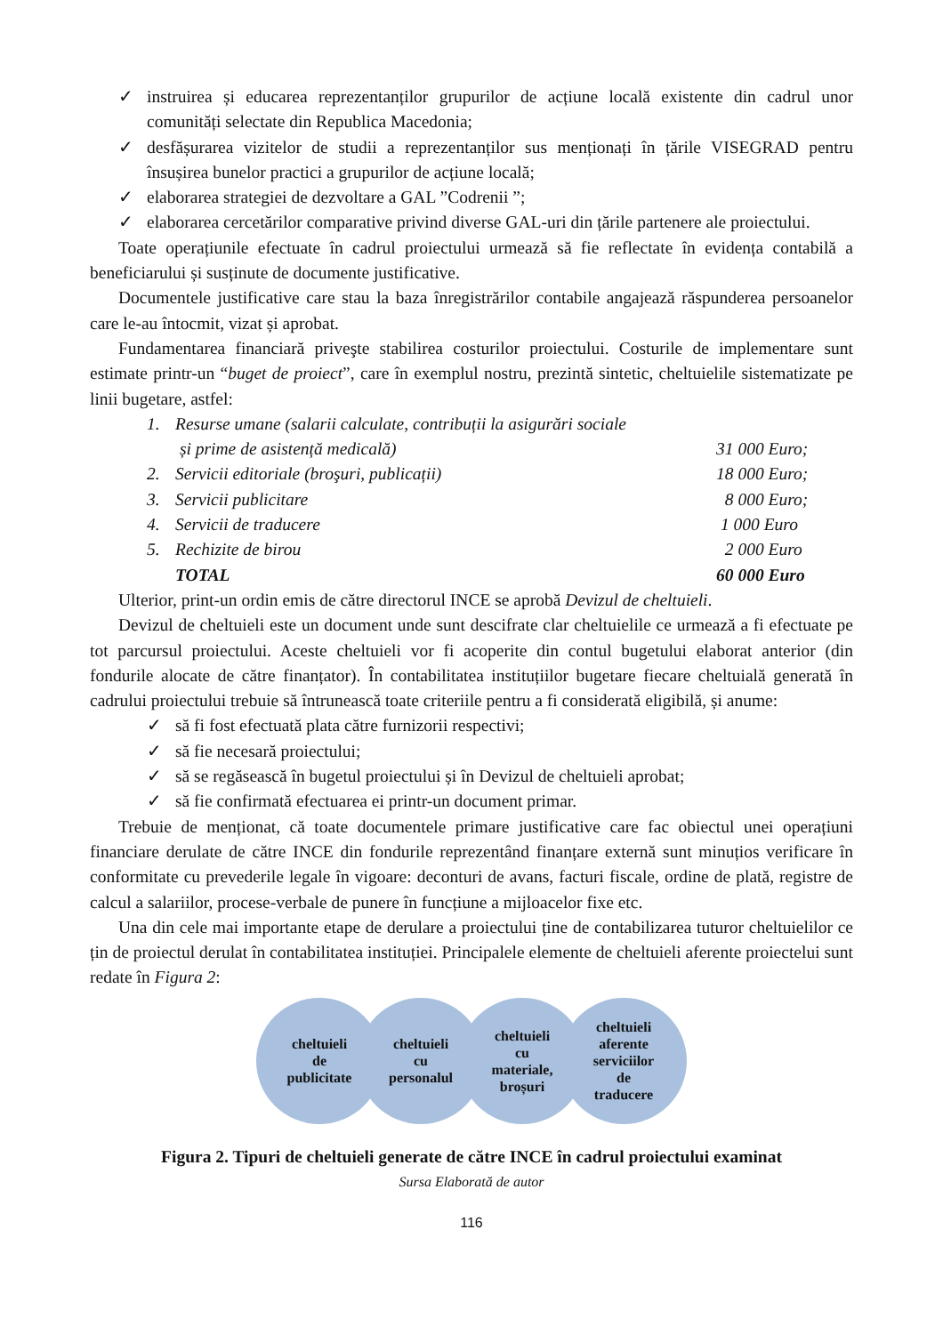✓ instruirea și educarea reprezentanților grupurilor de acțiune locală existente din cadrul unor comunități selectate din Republica Macedonia;
✓ desfășurarea vizitelor de studii a reprezentanților sus menționați în țările VISEGRAD pentru însușirea bunelor practici a grupurilor de acțiune locală;
✓ elaborarea strategiei de dezvoltare a GAL ”Codrenii ”;
✓ elaborarea cercetărilor comparative privind diverse GAL-uri din țările partenere ale proiectului.
Toate operațiunile efectuate în cadrul proiectului urmează să fie reflectate în evidența contabilă a beneficiarului și susținute de documente justificative.
Documentele justificative care stau la baza înregistrărilor contabile angajează răspunderea persoanelor care le-au întocmit, vizat și aprobat.
Fundamentarea financiară priveşte stabilirea costurilor proiectului. Costurile de implementare sunt estimate printr-un “buget de proiect”, care în exemplul nostru, prezintă sintetic, cheltuielile sistematizate pe linii bugetare, astfel:
| 1. | Resurse umane (salarii calculate, contribuții la asigurări sociale | |
| | și prime de asistență medicală) | 31 000 Euro; |
| 2. | Servicii editoriale (broşuri, publicații) | 18 000 Euro; |
| 3. | Servicii publicitare | 8 000 Euro; |
| 4. | Servicii de traducere | 1 000 Euro |
| 5. | Rechizite de birou | 2 000 Euro |
| | TOTAL | 60 000 Euro |
Ulterior, print-un ordin emis de către directorul INCE se aprobă Devizul de cheltuieli.
Devizul de cheltuieli este un document unde sunt descifrate clar cheltuielile ce urmează a fi efectuate pe tot parcursul proiectului. Aceste cheltuieli vor fi acoperite din contul bugetului elaborat anterior (din fondurile alocate de către finanțator). În contabilitatea instituțiilor bugetare fiecare cheltuială generată în cadrului proiectului trebuie să întrunească toate criteriile pentru a fi considerată eligibilă, și anume:
✓ să fi fost efectuată plata către furnizorii respectivi;
✓ să fie necesară proiectului;
✓ să se regăsească în bugetul proiectului și în Devizul de cheltuieli aprobat;
✓ să fie confirmată efectuarea ei printr-un document primar.
Trebuie de menționat, că toate documentele primare justificative care fac obiectul unei operațiuni financiare derulate de către INCE din fondurile reprezentând finanțare externă sunt minuțios verificare în conformitate cu prevederile legale în vigoare: deconturi de avans, facturi fiscale, ordine de plată, registre de calcul a salariilor, procese-verbale de punere în funcțiune a mijloacelor fixe etc.
Una din cele mai importante etape de derulare a proiectului ține de contabilizarea tuturor cheltuielilor ce țin de proiectul derulat în contabilitatea instituției. Principalele elemente de cheltuieli aferente proiectelui sunt redate în Figura 2:
cheltuieli
de
publicitate
cheltuieli
cu
personalul
cheltuieli
cu
materiale,
broșuri
cheltuieli
aferente
serviciilor
de
traducere
Figura 2. Tipuri de cheltuieli generate de către INCE în cadrul proiectului examinat
Sursa Elaborată de autor
116